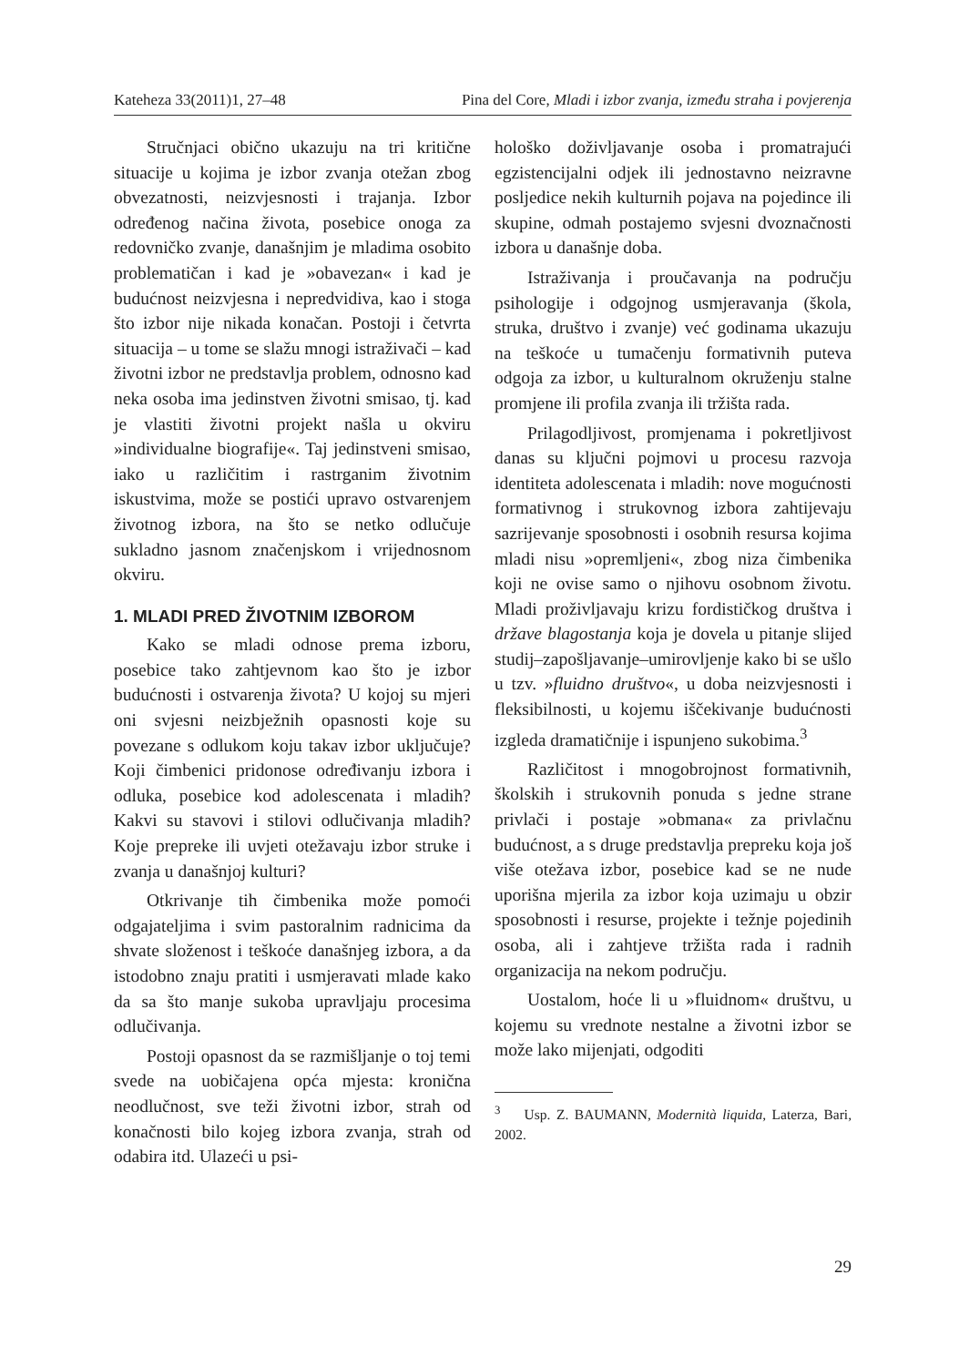Kateheza 33(2011)1, 27–48 Pina del Core, Mladi i izbor zvanja, između straha i povjerenja
Stručnjaci obično ukazuju na tri kritične situacije u kojima je izbor zvanja otežan zbog obvezatnosti, neizvjesnosti i trajanja. Izbor određenog načina života, posebice onoga za redovničko zvanje, današnjim je mladima osobito problematičan i kad je »obavezan« i kad je budućnost neizvjesna i nepredvidiva, kao i stoga što izbor nije nikada konačan. Postoji i četvrta situacija – u tome se slažu mnogi istraživači – kad životni izbor ne predstavlja problem, odnosno kad neka osoba ima jedinstven životni smisao, tj. kad je vlastiti životni projekt našla u okviru »individualne biografije«. Taj jedinstveni smisao, iako u različitim i rastrganim životnim iskustvima, može se postići upravo ostvarenjem životnog izbora, na što se netko odlučuje sukladno jasnom značenjskom i vrijednosnom okviru.
1. MLADI PRED ŽIVOTNIM IZBOROM
Kako se mladi odnose prema izboru, posebice tako zahtjevnom kao što je izbor budućnosti i ostvarenja života? U kojoj su mjeri oni svjesni neizbježnih opasnosti koje su povezane s odlukom koju takav izbor uključuje? Koji čimbenici pridonose određivanju izbora i odluka, posebice kod adolescenata i mladih? Kakvi su stavovi i stilovi odlučivanja mladih? Koje prepreke ili uvjeti otežavaju izbor struke i zvanja u današnjoj kulturi?
Otkrivanje tih čimbenika može pomoći odgajateljima i svim pastoralnim radnicima da shvate složenost i teškoće današnjeg izbora, a da istodobno znaju pratiti i usmjeravati mlade kako da sa što manje sukoba upravljaju procesima odlučivanja.
Postoji opasnost da se razmišljanje o toj temi svede na uobičajena opća mjesta: kronična neodlučnost, sve teži životni izbor, strah od konačnosti bilo kojeg izbora zvanja, strah od odabira itd. Ulazeći u psi-
hološko doživljavanje osoba i promatrajući egzistencijalni odjek ili jednostavno neizravne posljedice nekih kulturnih pojava na pojedince ili skupine, odmah postajemo svjesni dvoznačnosti izbora u današnje doba.
Istraživanja i proučavanja na području psihologije i odgojnog usmjeravanja (škola, struka, društvo i zvanje) već godinama ukazuju na teškoće u tumačenju formativnih puteva odgoja za izbor, u kulturalnom okruženju stalne promjene ili profila zvanja ili tržišta rada.
Prilagodljivost, promjenama i pokretljivost danas su ključni pojmovi u procesu razvoja identiteta adolescenata i mladih: nove mogućnosti formativnog i strukovnog izbora zahtijevaju sazrijevanje sposobnosti i osobnih resursa kojima mladi nisu »opremljeni«, zbog niza čimbenika koji ne ovise samo o njihovu osobnom životu. Mladi proživljavaju krizu fordističkog društva i države blagostanja koja je dovela u pitanje slijed studij–zapošljavanje–umirovljenje kako bi se ušlo u tzv. »fluidno društvo«, u doba neizvjesnosti i fleksibilnosti, u kojemu iščekivanje budućnosti izgleda dramatičnije i ispunjeno sukobima.<sup>3</sup>
Različitost i mnogobrojnost formativnih, školskih i strukovnih ponuda s jedne strane privlači i postaje »obmana« za privlačnu budućnost, a s druge predstavlja prepreku koja još više otežava izbor, posebice kad se ne nude uporišna mjerila za izbor koja uzimaju u obzir sposobnosti i resurse, projekte i težnje pojedinih osoba, ali i zahtjeve tržišta rada i radnih organizacija na nekom području.
Uostalom, hoće li u »fluidnom« društvu, u kojemu su vrednote nestalne a životni izbor se može lako mijenjati, odgoditi
<sup>3</sup> Usp. Z. BAUMANN, Modernità liquida, Laterza, Bari, 2002.
29